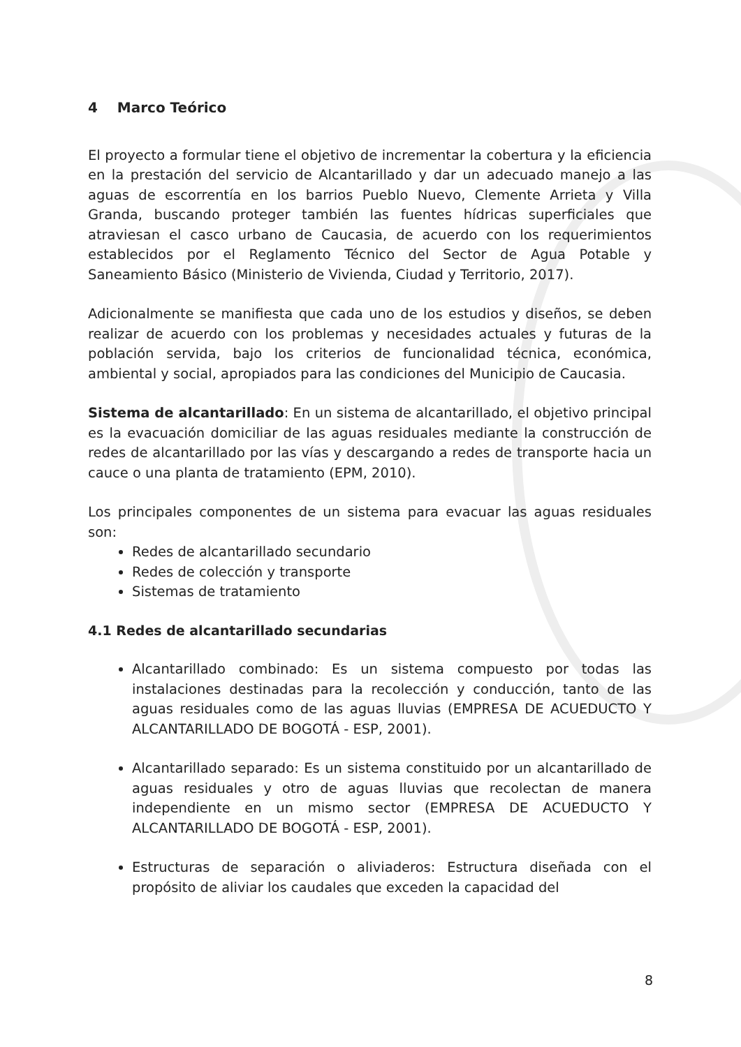4 Marco Teórico
El proyecto a formular tiene el objetivo de incrementar la cobertura y la eficiencia en la prestación del servicio de Alcantarillado y dar un adecuado manejo a las aguas de escorrentía en los barrios Pueblo Nuevo, Clemente Arrieta y Villa Granda, buscando proteger también las fuentes hídricas superficiales que atraviesan el casco urbano de Caucasia, de acuerdo con los requerimientos establecidos por el Reglamento Técnico del Sector de Agua Potable y Saneamiento Básico (Ministerio de Vivienda, Ciudad y Territorio, 2017).
Adicionalmente se manifiesta que cada uno de los estudios y diseños, se deben realizar de acuerdo con los problemas y necesidades actuales y futuras de la población servida, bajo los criterios de funcionalidad técnica, económica, ambiental y social, apropiados para las condiciones del Municipio de Caucasia.
Sistema de alcantarillado: En un sistema de alcantarillado, el objetivo principal es la evacuación domiciliar de las aguas residuales mediante la construcción de redes de alcantarillado por las vías y descargando a redes de transporte hacia un cauce o una planta de tratamiento (EPM, 2010).
Los principales componentes de un sistema para evacuar las aguas residuales son:
Redes de alcantarillado secundario
Redes de colección y transporte
Sistemas de tratamiento
4.1 Redes de alcantarillado secundarias
Alcantarillado combinado: Es un sistema compuesto por todas las instalaciones destinadas para la recolección y conducción, tanto de las aguas residuales como de las aguas lluvias (EMPRESA DE ACUEDUCTO Y ALCANTARILLADO DE BOGOTÁ - ESP, 2001).
Alcantarillado separado: Es un sistema constituido por un alcantarillado de aguas residuales y otro de aguas lluvias que recolectan de manera independiente en un mismo sector (EMPRESA DE ACUEDUCTO Y ALCANTARILLADO DE BOGOTÁ - ESP, 2001).
Estructuras de separación o aliviaderos: Estructura diseñada con el propósito de aliviar los caudales que exceden la capacidad del
8